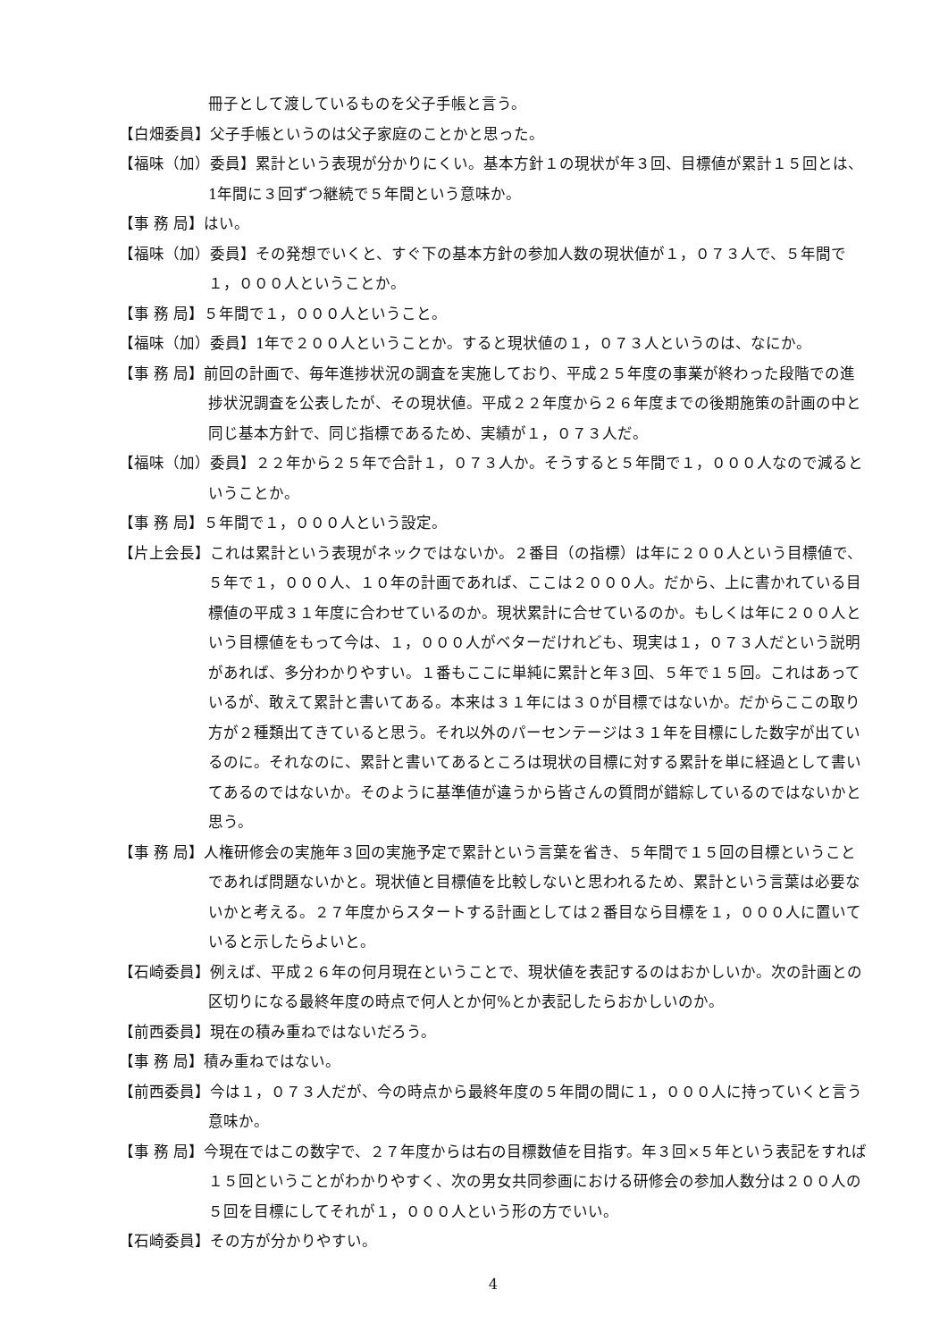冊子として渡しているものを父子手帳と言う。
【白畑委員】父子手帳というのは父子家庭のことかと思った。
【福味（加）委員】累計という表現が分かりにくい。基本方針１の現状が年３回、目標値が累計１５回とは、1年間に３回ずつ継続で５年間という意味か。
【事 務 局】はい。
【福味（加）委員】その発想でいくと、すぐ下の基本方針の参加人数の現状値が１，０７３人で、５年間で１，０００人ということか。
【事 務 局】５年間で１，０００人ということ。
【福味（加）委員】1年で２００人ということか。すると現状値の１，０７３人というのは、なにか。
【事 務 局】前回の計画で、毎年進捗状況の調査を実施しており、平成２５年度の事業が終わった段階での進捗状況調査を公表したが、その現状値。平成２２年度から２６年度までの後期施策の計画の中と同じ基本方針で、同じ指標であるため、実績が１，０７３人だ。
【福味（加）委員】２２年から２５年で合計１，０７３人か。そうすると５年間で１，０００人なので減るということか。
【事 務 局】５年間で１，０００人という設定。
【片上会長】これは累計という表現がネックではないか。２番目（の指標）は年に２００人という目標値で、５年で１，０００人、１０年の計画であれば、ここは２０００人。だから、上に書かれている目標値の平成３１年度に合わせているのか。現状累計に合せているのか。もしくは年に２００人という目標値をもって今は、１，０００人がベターだけれども、現実は１，０７３人だという説明があれば、多分わかりやすい。１番もここに単純に累計と年３回、５年で１５回。これはあっているが、敢えて累計と書いてある。本来は３１年には３０が目標ではないか。だからここの取り方が２種類出てきていると思う。それ以外のパーセンテージは３１年を目標にした数字が出ているのに。それなのに、累計と書いてあるところは現状の目標に対する累計を単に経過として書いてあるのではないか。そのように基準値が違うから皆さんの質問が錯綜しているのではないかと思う。
【事 務 局】人権研修会の実施年３回の実施予定で累計という言葉を省き、５年間で１５回の目標ということであれば問題ないかと。現状値と目標値を比較しないと思われるため、累計という言葉は必要ないかと考える。２７年度からスタートする計画としては２番目なら目標を１，０００人に置いていると示したらよいと。
【石崎委員】例えば、平成２６年の何月現在ということで、現状値を表記するのはおかしいか。次の計画との区切りになる最終年度の時点で何人とか何%とか表記したらおかしいのか。
【前西委員】現在の積み重ねではないだろう。
【事 務 局】積み重ねではない。
【前西委員】今は１，０７３人だが、今の時点から最終年度の５年間の間に１，０００人に持っていくと言う意味か。
【事 務 局】今現在ではこの数字で、２７年度からは右の目標数値を目指す。年３回×５年という表記をすれば１５回ということがわかりやすく、次の男女共同参画における研修会の参加人数分は２００人の５回を目標にしてそれが１，０００人という形の方でいい。
【石崎委員】その方が分かりやすい。
4